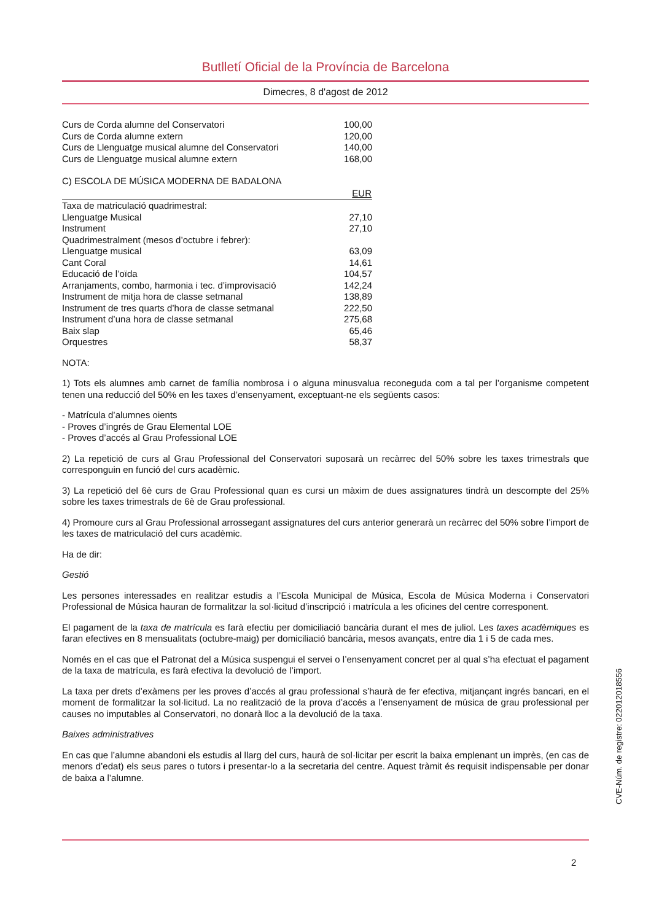Butlletí Oficial de la Província de Barcelona
Dimecres, 8 d'agost de 2012
| Curs de Corda alumne del Conservatori | 100,00 |
| Curs de Corda alumne extern | 120,00 |
| Curs de Llenguatge musical alumne del Conservatori | 140,00 |
| Curs de Llenguatge musical alumne extern | 168,00 |
C) ESCOLA DE MÚSICA MODERNA DE BADALONA
| | EUR |
| --- | --- |
| Taxa de matriculació quadrimestral: | |
| Llenguatge Musical | 27,10 |
| Instrument | 27,10 |
| Quadrimestralment (mesos d’octubre i febrer): | |
| Llenguatge musical | 63,09 |
| Cant Coral | 14,61 |
| Educació de l’oïda | 104,57 |
| Arranjaments, combo, harmonia i tec. d’improvisació | 142,24 |
| Instrument de mitja hora de classe setmanal | 138,89 |
| Instrument de tres quarts d’hora de classe setmanal | 222,50 |
| Instrument d’una hora de classe setmanal | 275,68 |
| Baix slap | 65,46 |
| Orquestres | 58,37 |
NOTA:
1) Tots els alumnes amb carnet de família nombrosa i o alguna minusvalua reconeguda com a tal per l’organisme competent tenen una reducció del 50% en les taxes d’ensenyament, exceptuant-ne els següents casos:
- Matrícula d’alumnes oients
- Proves d’ingrés de Grau Elemental LOE
- Proves d’accés al Grau Professional LOE
2) La repetició de curs al Grau Professional del Conservatori suposarà un recàrrec del 50% sobre les taxes trimestrals que corresponguin en funció del curs acadèmic.
3) La repetició del 6è curs de Grau Professional quan es cursi un màxim de dues assignatures tindrà un descompte del 25% sobre les taxes trimestrals de 6è de Grau professional.
4) Promoure curs al Grau Professional arrossegant assignatures del curs anterior generarà un recàrrec del 50% sobre l’import de les taxes de matriculació del curs acadèmic.
Ha de dir:
Gestió
Les persones interessades en realitzar estudis a l’Escola Municipal de Música, Escola de Música Moderna i Conservatori Professional de Música hauran de formalitzar la sol·licitud d’inscripció i matrícula a les oficines del centre corresponent.
El pagament de la taxa de matrícula es farà efectiu per domiciliació bancària durant el mes de juliol. Les taxes acadèmiques es faran efectives en 8 mensualitats (octubre-maig) per domiciliació bancària, mesos avançats, entre dia 1 i 5 de cada mes.
Només en el cas que el Patronat del a Música suspengui el servei o l’ensenyament concret per al qual s’ha efectuat el pagament de la taxa de matrícula, es farà efectiva la devolució de l’import.
La taxa per drets d’exàmens per les proves d’accés al grau professional s’haurà de fer efectiva, mitjançant ingrés bancari, en el moment de formalitzar la sol·licitud. La no realització de la prova d’accés a l’ensenyament de música de grau professional per causes no imputables al Conservatori, no donarà lloc a la devolució de la taxa.
Baixes administratives
En cas que l’alumne abandoni els estudis al llarg del curs, haurà de sol·licitar per escrit la baixa emplenant un imprès, (en cas de menors d’edat) els seus pares o tutors i presentar-lo a la secretaria del centre. Aquest tràmit és requisit indispensable per donar de baixa a l’alumne.
2
CVE-Núm. de registre: 022012018556